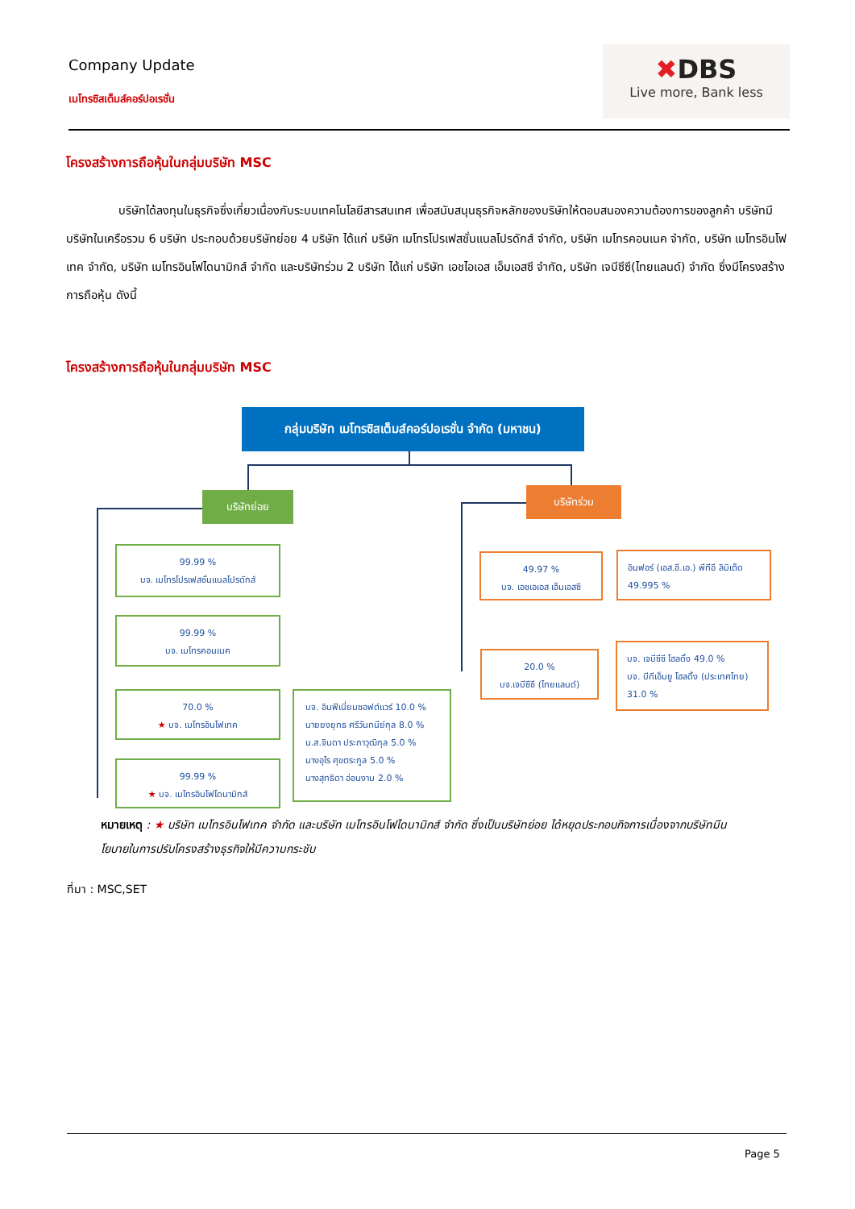Company Update
เมโทรซิสเต็มส์คอร์ปอเรชั่น
✖DBS
Live more, Bank less
โครงสร้างการถือหุ้นในกลุ่มบริษัท MSC
บริษัทได้ลงทุนในธุรกิจซึ่งเกี่ยวเนื่องกับระบบเทคโนโลยีสารสนเทศ เพื่อสนับสนุนธุรกิจหลักของบริษัทให้ตอบสนองความต้องการของลูกค้า บริษัทมีบริษัทในเครือรวม 6 บริษัท ประกอบด้วยบริษัทย่อย 4 บริษัท ได้แก่ บริษัท เมโทรโปรเฟสชั่นแนลโปรดักส์ จำกัด, บริษัท เมโทรคอนเนค จำกัด, บริษัท เมโทรอินโฟเทค จำกัด, บริษัท เมโทรอินโฟไดนามิกส์ จำกัด และบริษัทร่วม 2 บริษัท ได้แก่ บริษัท เอชไอเอส เอ็มเอสซี จำกัด, บริษัท เจบีซีซี(ไทยแลนด์) จำกัด ซึ่งมีโครงสร้างการถือหุ้น ดังนี้
โครงสร้างการถือหุ้นในกลุ่มบริษัท MSC
กลุ่มบริษัท เมโทรซิสเต็มส์คอร์ปอเรชั่น จำกัด (มหาชน)
บริษัทย่อย บริษัทร่วม
99.99 %
บจ. เมโทรโปรเฟสชั่นแนลโปรดักส์
99.99 %
บจ. เมโทรคอนเนค
70.0 %
★ บจ. เมโทรอินโฟเทค
99.99 %
★ บจ. เมโทรอินโฟไดนามิกส์
บจ. อินฟีเนี่ยมซอฟต์แวร์ 10.0 %
นายยงยุทธ ศรีวันทนีย์กุล 8.0 %
น.ส.จินดา ประภาวุฒิกุล 5.0 %
นางอุไร ศุขตระกูล 5.0 %
นางสุทธิดา อ่อนงาม 2.0 %
49.97 %
บจ. เอชเอเอส เอ็มเอสซี
อินฟอร์ (เอส.อี.เอ.) พีทีอี ลิมิเต็ด
49.995 %
20.0 %
บจ.เจบีซีซี (ไทยแลนด์)
บจ. เจบีซีซี โฮลดิ้ง 49.0 %
บจ. บีทีเอ็มยู โฮลดิ้ง (ประเทศไทย) 31.0 %
หมายเหตุ : ★ บริษัท เมโทรอินโฟเทค จำกัด และบริษัท เมโทรอินโฟไดนามิกส์ จำกัด ซึ่งเป็นบริษัทย่อย ได้หยุดประกอบกิจการเนื่องจากบริษัทมีนโยบายในการปรับโครงสร้างธุรกิจให้มีความกระชับ
ที่มา : MSC,SET
Page 5